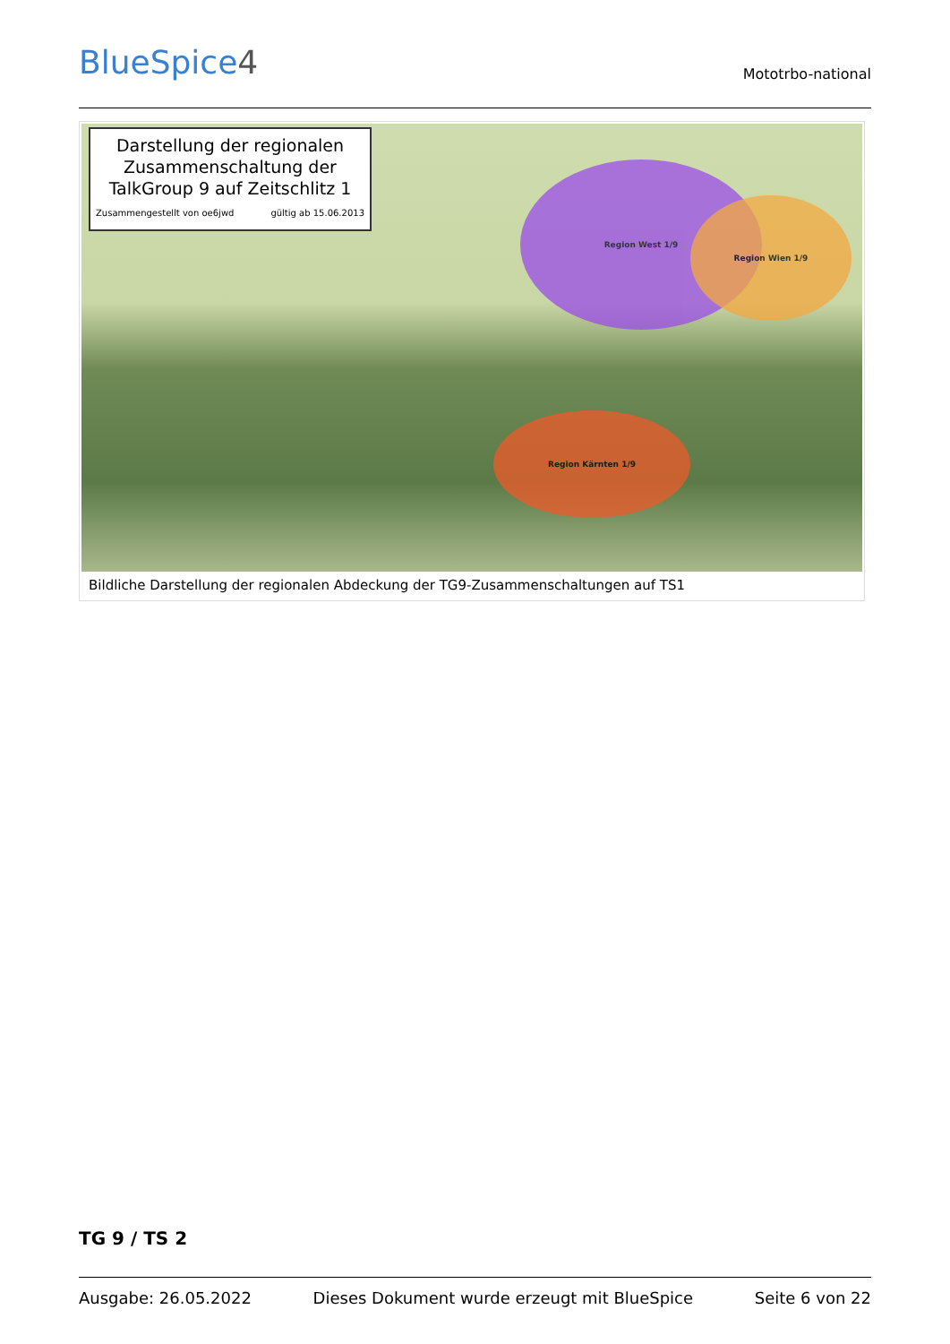BlueSpice4
Mototrbo-national
Darstellung der regionalen Zusammenschaltung der TalkGroup 9 auf Zeitschlitz 1
Zusammengestellt von oe6jwd gültig ab 15.06.2013
Region West 1/9
Region Wien 1/9
Region Kärnten 1/9
Bildliche Darstellung der regionalen Abdeckung der TG9-Zusammenschaltungen auf TS1
TG 9 / TS 2
Ausgabe: 26.05.2022 Dieses Dokument wurde erzeugt mit BlueSpice Seite 6 von 22